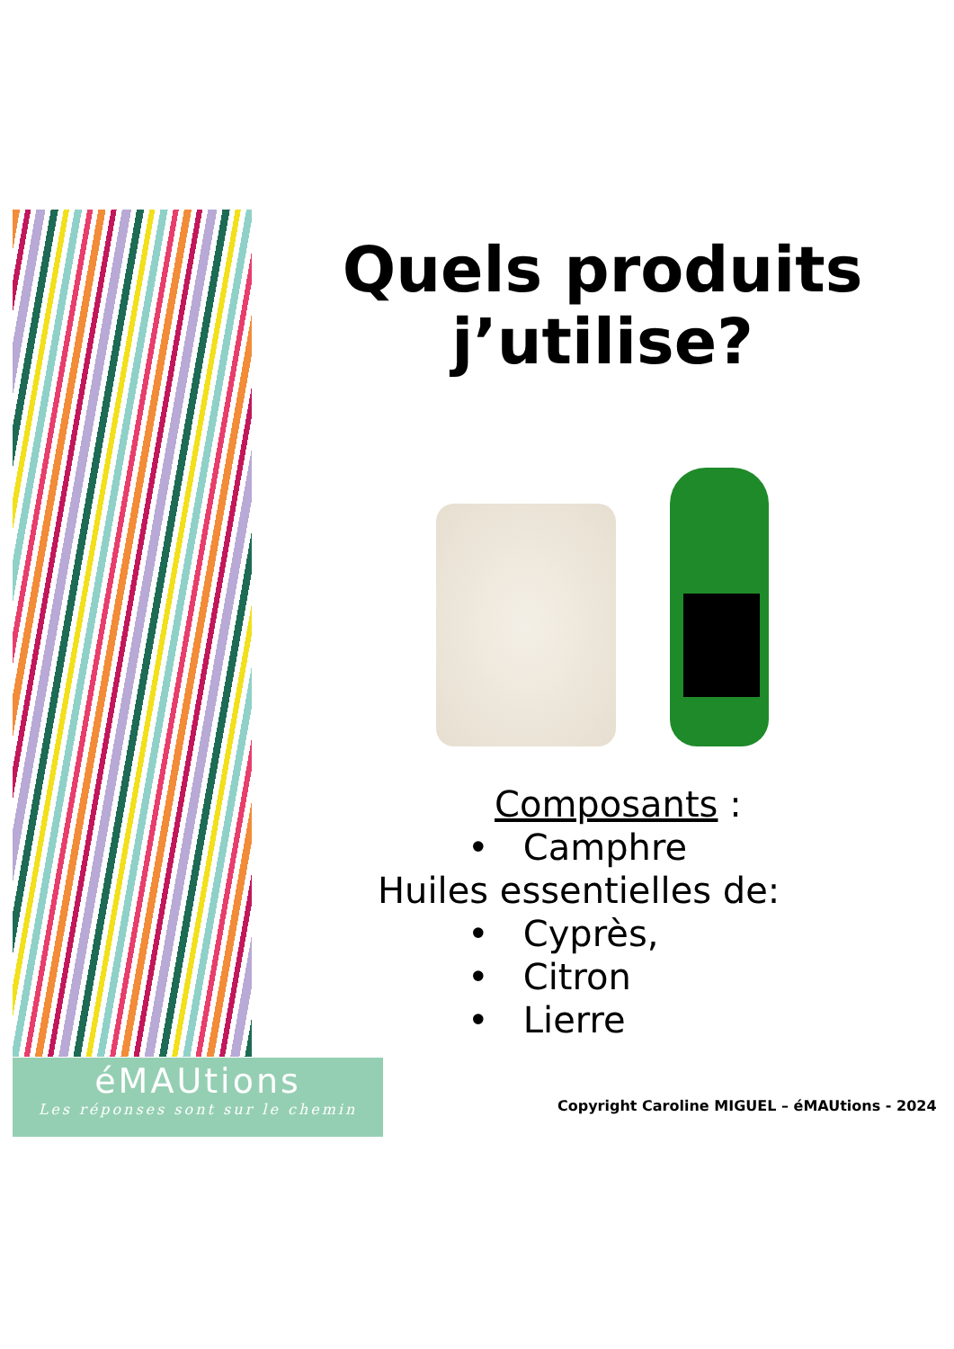Quels produits j’utilise?
Composants :
• Camphre
Huiles essentielles de:
• Cyprès,
• Citron
• Lierre
éMAUtions
Les réponses sont sur le chemin
Copyright Caroline MIGUEL – éMAUtions - 2024